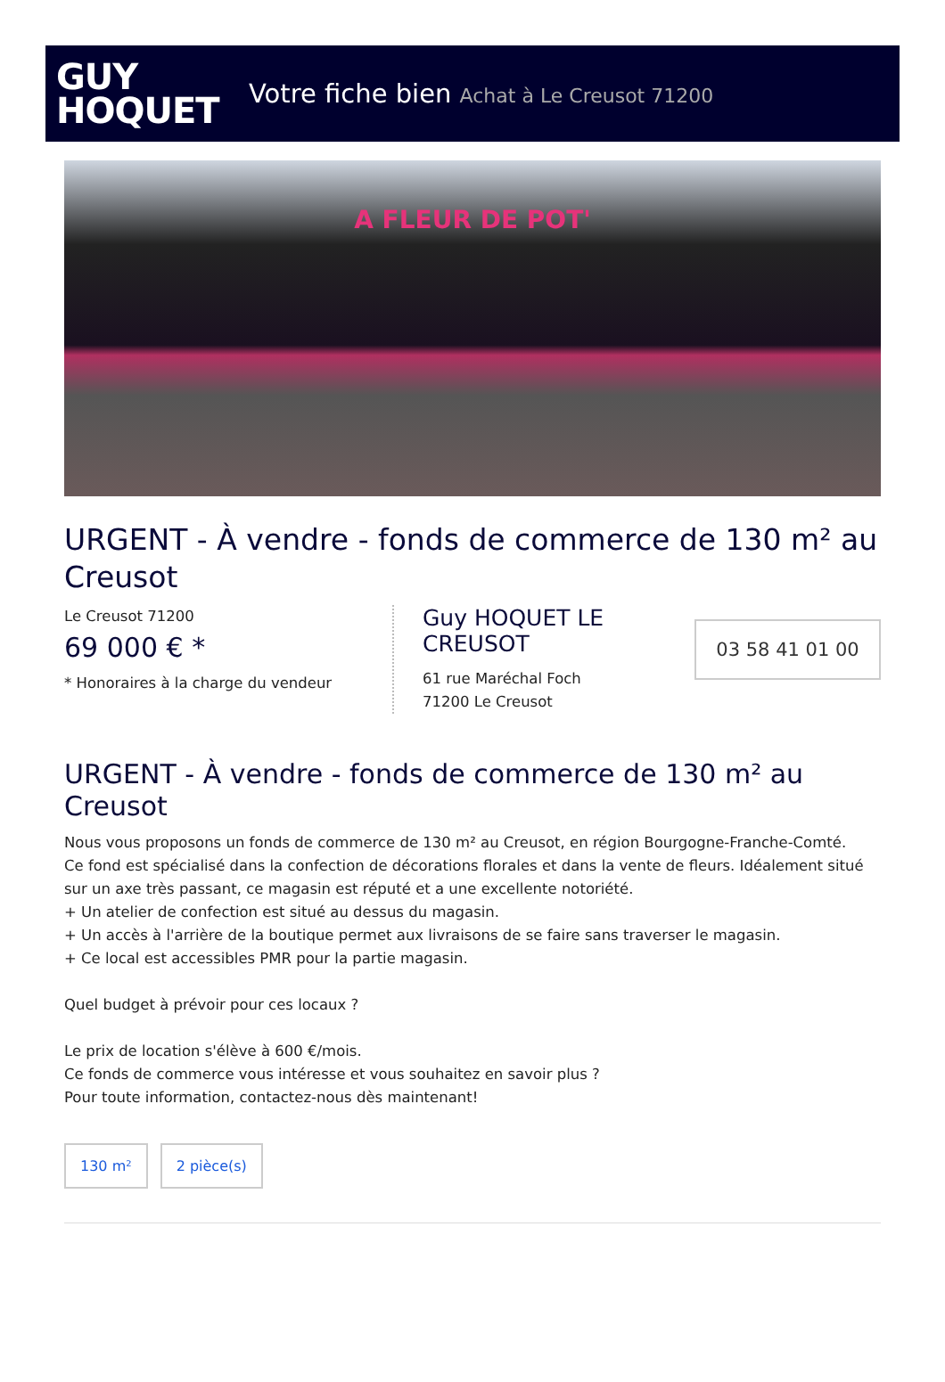GUY
HOQUET
Votre fiche bien Achat à Le Creusot 71200
A FLEUR DE POT'
URGENT - À vendre - fonds de commerce de 130 m² au Creusot
Le Creusot 71200
69 000 € *
* Honoraires à la charge du vendeur
Guy HOQUET LE CREUSOT
61 rue Maréchal Foch
71200 Le Creusot
03 58 41 01 00
URGENT - À vendre - fonds de commerce de 130 m² au Creusot
Nous vous proposons un fonds de commerce de 130 m² au Creusot, en région Bourgogne-Franche-Comté.
Ce fond est spécialisé dans la confection de décorations florales et dans la vente de fleurs. Idéalement situé sur un axe très passant, ce magasin est réputé et a une excellente notoriété.
+ Un atelier de confection est situé au dessus du magasin.
+ Un accès à l'arrière de la boutique permet aux livraisons de se faire sans traverser le magasin.
+ Ce local est accessibles PMR pour la partie magasin.
Quel budget à prévoir pour ces locaux ?
Le prix de location s'élève à 600 €/mois.
Ce fonds de commerce vous intéresse et vous souhaitez en savoir plus ?
Pour toute information, contactez-nous dès maintenant!
130 m² 2 pièce(s)